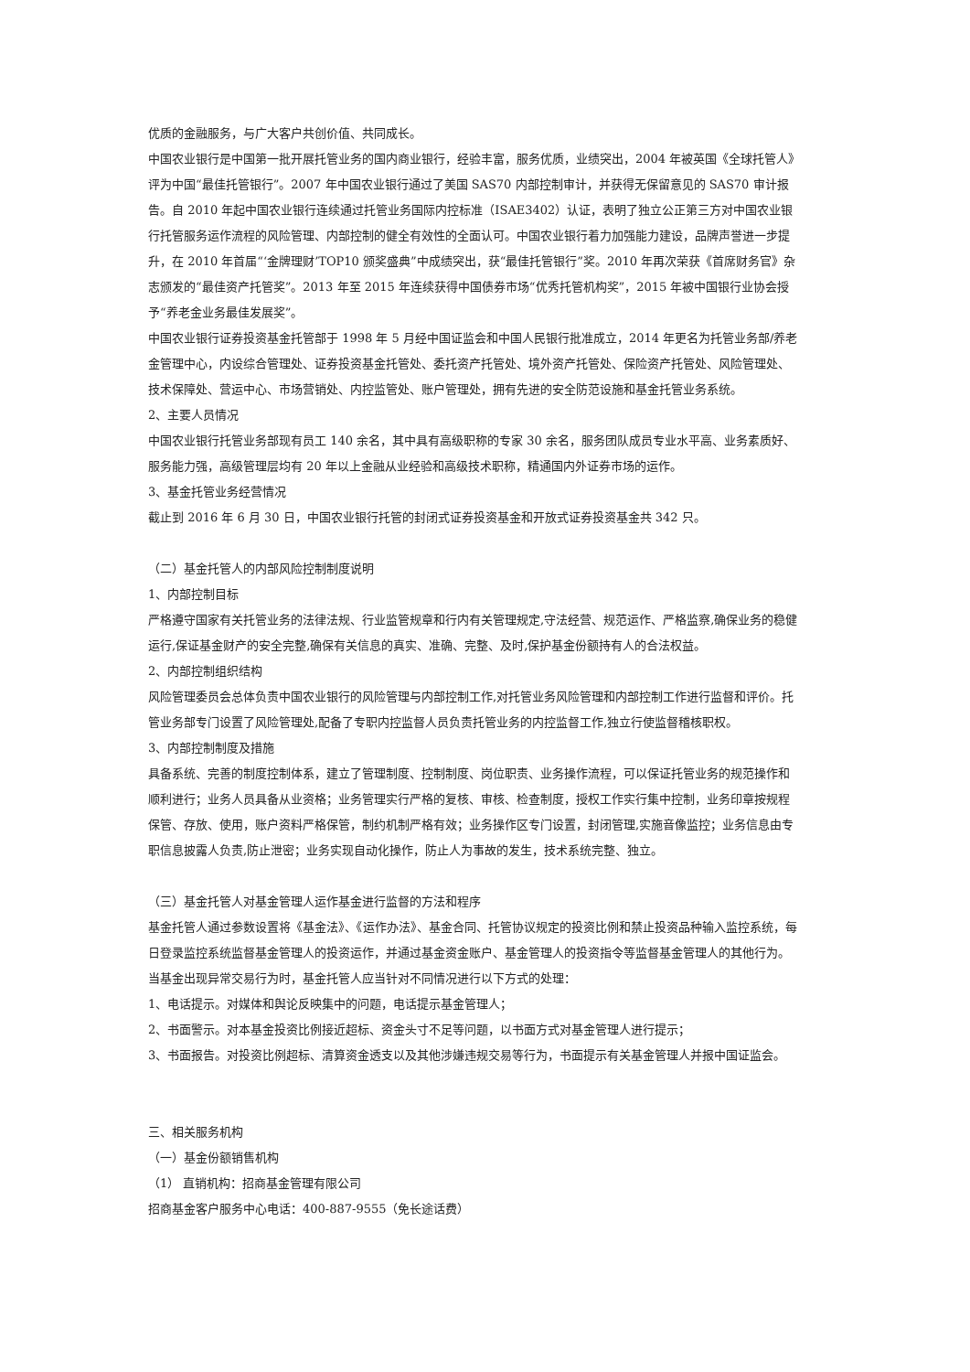优质的金融服务，与广大客户共创价值、共同成长。
中国农业银行是中国第一批开展托管业务的国内商业银行，经验丰富，服务优质，业绩突出，2004 年被英国《全球托管人》评为中国“最佳托管银行”。2007 年中国农业银行通过了美国 SAS70 内部控制审计，并获得无保留意见的 SAS70 审计报告。自 2010 年起中国农业银行连续通过托管业务国际内控标准（ISAE3402）认证，表明了独立公正第三方对中国农业银行托管服务运作流程的风险管理、内部控制的健全有效性的全面认可。中国农业银行着力加强能力建设，品牌声誉进一步提升，在 2010 年首届“‘金牌理财’TOP10 颁奖盛典”中成绩突出，获“最佳托管银行”奖。2010 年再次荣获《首席财务官》杂志颁发的“最佳资产托管奖”。2013 年至 2015 年连续获得中国债券市场“优秀托管机构奖”，2015 年被中国银行业协会授予“养老金业务最佳发展奖”。
中国农业银行证券投资基金托管部于 1998 年 5 月经中国证监会和中国人民银行批准成立，2014 年更名为托管业务部/养老金管理中心，内设综合管理处、证券投资基金托管处、委托资产托管处、境外资产托管处、保险资产托管处、风险管理处、技术保障处、营运中心、市场营销处、内控监管处、账户管理处，拥有先进的安全防范设施和基金托管业务系统。
2、主要人员情况
中国农业银行托管业务部现有员工 140 余名，其中具有高级职称的专家 30 余名，服务团队成员专业水平高、业务素质好、服务能力强，高级管理层均有 20 年以上金融从业经验和高级技术职称，精通国内外证券市场的运作。
3、基金托管业务经营情况
截止到 2016 年 6 月 30 日，中国农业银行托管的封闭式证券投资基金和开放式证券投资基金共 342 只。
（二）基金托管人的内部风险控制制度说明
1、内部控制目标
严格遵守国家有关托管业务的法律法规、行业监管规章和行内有关管理规定,守法经营、规范运作、严格监察,确保业务的稳健运行,保证基金财产的安全完整,确保有关信息的真实、准确、完整、及时,保护基金份额持有人的合法权益。
2、内部控制组织结构
风险管理委员会总体负责中国农业银行的风险管理与内部控制工作,对托管业务风险管理和内部控制工作进行监督和评价。托管业务部专门设置了风险管理处,配备了专职内控监督人员负责托管业务的内控监督工作,独立行使监督稽核职权。
3、内部控制制度及措施
具备系统、完善的制度控制体系，建立了管理制度、控制制度、岗位职责、业务操作流程，可以保证托管业务的规范操作和顺利进行；业务人员具备从业资格；业务管理实行严格的复核、审核、检查制度，授权工作实行集中控制，业务印章按规程保管、存放、使用，账户资料严格保管，制约机制严格有效；业务操作区专门设置，封闭管理,实施音像监控；业务信息由专职信息披露人负责,防止泄密；业务实现自动化操作，防止人为事故的发生，技术系统完整、独立。
（三）基金托管人对基金管理人运作基金进行监督的方法和程序
基金托管人通过参数设置将《基金法》、《运作办法》、基金合同、托管协议规定的投资比例和禁止投资品种输入监控系统，每日登录监控系统监督基金管理人的投资运作，并通过基金资金账户、基金管理人的投资指令等监督基金管理人的其他行为。
当基金出现异常交易行为时，基金托管人应当针对不同情况进行以下方式的处理：
1、电话提示。对媒体和舆论反映集中的问题，电话提示基金管理人；
2、书面警示。对本基金投资比例接近超标、资金头寸不足等问题，以书面方式对基金管理人进行提示；
3、书面报告。对投资比例超标、清算资金透支以及其他涉嫌违规交易等行为，书面提示有关基金管理人并报中国证监会。
三、相关服务机构
（一）基金份额销售机构
（1） 直销机构：招商基金管理有限公司
招商基金客户服务中心电话：400-887-9555（免长途话费）